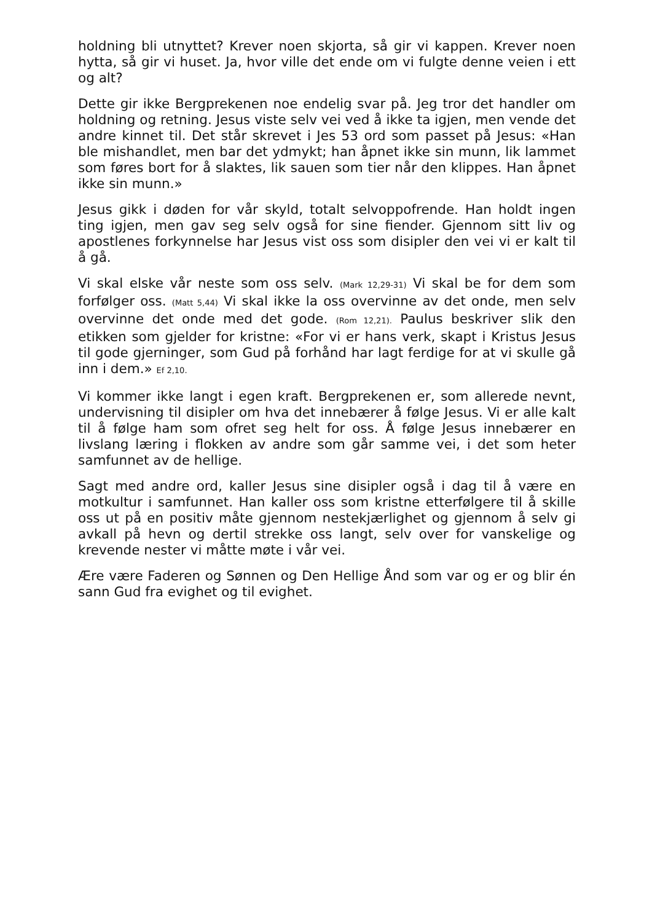holdning bli utnyttet? Krever noen skjorta, så gir vi kappen. Krever noen hytta, så gir vi huset. Ja, hvor ville det ende om vi fulgte denne veien i ett og alt?
Dette gir ikke Bergprekenen noe endelig svar på. Jeg tror det handler om holdning og retning. Jesus viste selv vei ved å ikke ta igjen, men vende det andre kinnet til. Det står skrevet i Jes 53 ord som passet på Jesus: «Han ble mishandlet, men bar det ydmykt; han åpnet ikke sin munn, lik lammet som føres bort for å slaktes, lik sauen som tier når den klippes. Han åpnet ikke sin munn.»
Jesus gikk i døden for vår skyld, totalt selvoppofrende. Han holdt ingen ting igjen, men gav seg selv også for sine fiender. Gjennom sitt liv og apostlenes forkynnelse har Jesus vist oss som disipler den vei vi er kalt til å gå.
Vi skal elske vår neste som oss selv. (Mark 12,29-31) Vi skal be for dem som forfølger oss. (Matt 5,44) Vi skal ikke la oss overvinne av det onde, men selv overvinne det onde med det gode. (Rom 12,21). Paulus beskriver slik den etikken som gjelder for kristne: «For vi er hans verk, skapt i Kristus Jesus til gode gjerninger, som Gud på forhånd har lagt ferdige for at vi skulle gå inn i dem.» Ef 2,10.
Vi kommer ikke langt i egen kraft. Bergprekenen er, som allerede nevnt, undervisning til disipler om hva det innebærer å følge Jesus. Vi er alle kalt til å følge ham som ofret seg helt for oss. Å følge Jesus innebærer en livslang læring i flokken av andre som går samme vei, i det som heter samfunnet av de hellige.
Sagt med andre ord, kaller Jesus sine disipler også i dag til å være en motkultur i samfunnet. Han kaller oss som kristne etterfølgere til å skille oss ut på en positiv måte gjennom nestekjærlighet og gjennom å selv gi avkall på hevn og dertil strekke oss langt, selv over for vanskelige og krevende nester vi måtte møte i vår vei.
Ære være Faderen og Sønnen og Den Hellige Ånd som var og er og blir én sann Gud fra evighet og til evighet.